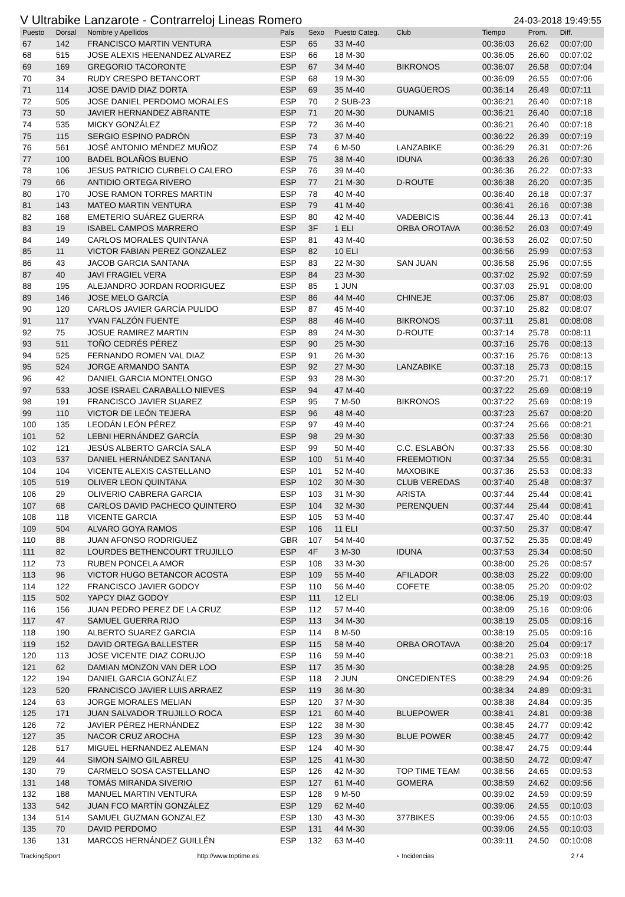V Ultrabike Lanzarote - Contrarreloj Lineas Romero
24-03-2018 19:49:55
| Puesto | Dorsal | Nombre y Apellidos | País | Sexo | Puesto Categ. | Club | Tiempo | Prom. | Diff. |
| --- | --- | --- | --- | --- | --- | --- | --- | --- | --- |
| 67 | 142 | FRANCISCO MARTIN VENTURA | ESP | 65 | 33 M-40 | | 00:36:03 | 26.62 | 00:07:00 |
| 68 | 515 | JOSE ALEXIS HEENANDEZ ALVAREZ | ESP | 66 | 18 M-30 | | 00:36:05 | 26.60 | 00:07:02 |
| 69 | 169 | GREGORIO TACORONTE | ESP | 67 | 34 M-40 | BIKRONOS | 00:36:07 | 26.58 | 00:07:04 |
| 70 | 34 | RUDY CRESPO BETANCORT | ESP | 68 | 19 M-30 | | 00:36:09 | 26.55 | 00:07:06 |
| 71 | 114 | JOSE DAVID DIAZ DORTA | ESP | 69 | 35 M-40 | GUAGÜEROS | 00:36:14 | 26.49 | 00:07:11 |
| 72 | 505 | JOSE DANIEL PERDOMO MORALES | ESP | 70 | 2 SUB-23 | | 00:36:21 | 26.40 | 00:07:18 |
| 73 | 50 | JAVIER HERNANDEZ ABRANTE | ESP | 71 | 20 M-30 | DUNAMIS | 00:36:21 | 26.40 | 00:07:18 |
| 74 | 535 | MICKY GONZÁLEZ | ESP | 72 | 36 M-40 | | 00:36:21 | 26.40 | 00:07:18 |
| 75 | 115 | SERGIO ESPINO PADRÓN | ESP | 73 | 37 M-40 | | 00:36:22 | 26.39 | 00:07:19 |
| 76 | 561 | JOSÉ ANTONIO MÉNDEZ MUÑOZ | ESP | 74 | 6 M-50 | LANZABIKE | 00:36:29 | 26.31 | 00:07:26 |
| 77 | 100 | BADEL BOLAÑOS BUENO | ESP | 75 | 38 M-40 | IDUNA | 00:36:33 | 26.26 | 00:07:30 |
| 78 | 106 | JESUS PATRICIO CURBELO CALERO | ESP | 76 | 39 M-40 | | 00:36:36 | 26.22 | 00:07:33 |
| 79 | 66 | ANTIDIO ORTEGA RIVERO | ESP | 77 | 21 M-30 | D-ROUTE | 00:36:38 | 26.20 | 00:07:35 |
| 80 | 170 | JOSE RAMON TORRES MARTIN | ESP | 78 | 40 M-40 | | 00:36:40 | 26.18 | 00:07:37 |
| 81 | 143 | MATEO MARTIN VENTURA | ESP | 79 | 41 M-40 | | 00:36:41 | 26.16 | 00:07:38 |
| 82 | 168 | EMETERIO SUÁREZ GUERRA | ESP | 80 | 42 M-40 | VADEBICIS | 00:36:44 | 26.13 | 00:07:41 |
| 83 | 19 | ISABEL CAMPOS MARRERO | ESP | 3F | 1 ELI | ORBA OROTAVA | 00:36:52 | 26.03 | 00:07:49 |
| 84 | 149 | CARLOS MORALES QUINTANA | ESP | 81 | 43 M-40 | | 00:36:53 | 26.02 | 00:07:50 |
| 85 | 11 | VICTOR FABIAN PEREZ GONZALEZ | ESP | 82 | 10 ELI | | 00:36:56 | 25.99 | 00:07:53 |
| 86 | 43 | JACOB GARCIA SANTANA | ESP | 83 | 22 M-30 | SAN JUAN | 00:36:58 | 25.96 | 00:07:55 |
| 87 | 40 | JAVI FRAGIEL VERA | ESP | 84 | 23 M-30 | | 00:37:02 | 25.92 | 00:07:59 |
| 88 | 195 | ALEJANDRO JORDAN RODRIGUEZ | ESP | 85 | 1 JUN | | 00:37:03 | 25.91 | 00:08:00 |
| 89 | 146 | JOSE MELO GARCÍA | ESP | 86 | 44 M-40 | CHINEJE | 00:37:06 | 25.87 | 00:08:03 |
| 90 | 120 | CARLOS JAVIER GARCÍA PULIDO | ESP | 87 | 45 M-40 | | 00:37:10 | 25.82 | 00:08:07 |
| 91 | 117 | YVAN FALZÓN FUENTE | ESP | 88 | 46 M-40 | BIKRONOS | 00:37:11 | 25.81 | 00:08:08 |
| 92 | 75 | JOSUE RAMIREZ MARTIN | ESP | 89 | 24 M-30 | D-ROUTE | 00:37:14 | 25.78 | 00:08:11 |
| 93 | 511 | TOÑO CEDRÉS PÉREZ | ESP | 90 | 25 M-30 | | 00:37:16 | 25.76 | 00:08:13 |
| 94 | 525 | FERNANDO ROMEN VAL DIAZ | ESP | 91 | 26 M-30 | | 00:37:16 | 25.76 | 00:08:13 |
| 95 | 524 | JORGE ARMANDO SANTA | ESP | 92 | 27 M-30 | LANZABIKE | 00:37:18 | 25.73 | 00:08:15 |
| 96 | 42 | DANIEL GARCIA MONTELONGO | ESP | 93 | 28 M-30 | | 00:37:20 | 25.71 | 00:08:17 |
| 97 | 533 | JOSE ISRAEL CARABALLO NIEVES | ESP | 94 | 47 M-40 | | 00:37:22 | 25.69 | 00:08:19 |
| 98 | 191 | FRANCISCO JAVIER SUAREZ | ESP | 95 | 7 M-50 | BIKRONOS | 00:37:22 | 25.69 | 00:08:19 |
| 99 | 110 | VICTOR DE LEÓN TEJERA | ESP | 96 | 48 M-40 | | 00:37:23 | 25.67 | 00:08:20 |
| 100 | 135 | LEODÁN LEÓN PÉREZ | ESP | 97 | 49 M-40 | | 00:37:24 | 25.66 | 00:08:21 |
| 101 | 52 | LEBNI HERNÁNDEZ GARCÍA | ESP | 98 | 29 M-30 | | 00:37:33 | 25.56 | 00:08:30 |
| 102 | 121 | JESÚS ALBERTO GARCÍA SALA | ESP | 99 | 50 M-40 | C.C. ESLABÓN | 00:37:33 | 25.56 | 00:08:30 |
| 103 | 537 | DANIEL HERNÁNDEZ SANTANA | ESP | 100 | 51 M-40 | FREEMOTION | 00:37:34 | 25.55 | 00:08:31 |
| 104 | 104 | VICENTE ALEXIS CASTELLANO | ESP | 101 | 52 M-40 | MAXOBIKE | 00:37:36 | 25.53 | 00:08:33 |
| 105 | 519 | OLIVER LEON QUINTANA | ESP | 102 | 30 M-30 | CLUB VEREDAS | 00:37:40 | 25.48 | 00:08:37 |
| 106 | 29 | OLIVERIO CABRERA GARCIA | ESP | 103 | 31 M-30 | ARISTA | 00:37:44 | 25.44 | 00:08:41 |
| 107 | 68 | CARLOS DAVID PACHECO QUINTERO | ESP | 104 | 32 M-30 | PERENQUEN | 00:37:44 | 25.44 | 00:08:41 |
| 108 | 118 | VICENTE GARCIA | ESP | 105 | 53 M-40 | | 00:37:47 | 25.40 | 00:08:44 |
| 109 | 504 | ALVARO GOYA RAMOS | ESP | 106 | 11 ELI | | 00:37:50 | 25.37 | 00:08:47 |
| 110 | 88 | JUAN AFONSO RODRIGUEZ | GBR | 107 | 54 M-40 | | 00:37:52 | 25.35 | 00:08:49 |
| 111 | 82 | LOURDES BETHENCOURT TRUJILLO | ESP | 4F | 3 M-30 | IDUNA | 00:37:53 | 25.34 | 00:08:50 |
| 112 | 73 | RUBEN PONCELA AMOR | ESP | 108 | 33 M-30 | | 00:38:00 | 25.26 | 00:08:57 |
| 113 | 96 | VICTOR HUGO BETANCOR ACOSTA | ESP | 109 | 55 M-40 | AFILADOR | 00:38:03 | 25.22 | 00:09:00 |
| 114 | 122 | FRANCISCO JAVIER GODOY | ESP | 110 | 56 M-40 | COFETE | 00:38:05 | 25.20 | 00:09:02 |
| 115 | 502 | YAPCY DIAZ GODOY | ESP | 111 | 12 ELI | | 00:38:06 | 25.19 | 00:09:03 |
| 116 | 156 | JUAN PEDRO PEREZ DE LA CRUZ | ESP | 112 | 57 M-40 | | 00:38:09 | 25.16 | 00:09:06 |
| 117 | 47 | SAMUEL GUERRA RIJO | ESP | 113 | 34 M-30 | | 00:38:19 | 25.05 | 00:09:16 |
| 118 | 190 | ALBERTO SUAREZ GARCIA | ESP | 114 | 8 M-50 | | 00:38:19 | 25.05 | 00:09:16 |
| 119 | 152 | DAVID ORTEGA BALLESTER | ESP | 115 | 58 M-40 | ORBA OROTAVA | 00:38:20 | 25.04 | 00:09:17 |
| 120 | 113 | JOSE VICENTE DIAZ CORUJO | ESP | 116 | 59 M-40 | | 00:38:21 | 25.03 | 00:09:18 |
| 121 | 62 | DAMIAN MONZON VAN DER LOO | ESP | 117 | 35 M-30 | | 00:38:28 | 24.95 | 00:09:25 |
| 122 | 194 | DANIEL GARCIA GONZÁLEZ | ESP | 118 | 2 JUN | ONCEDIENTES | 00:38:29 | 24.94 | 00:09:26 |
| 123 | 520 | FRANCISCO JAVIER LUIS ARRAEZ | ESP | 119 | 36 M-30 | | 00:38:34 | 24.89 | 00:09:31 |
| 124 | 63 | JORGE MORALES MELIAN | ESP | 120 | 37 M-30 | | 00:38:38 | 24.84 | 00:09:35 |
| 125 | 171 | JUAN SALVADOR TRUJILLO ROCA | ESP | 121 | 60 M-40 | BLUEPOWER | 00:38:41 | 24.81 | 00:09:38 |
| 126 | 72 | JAVIER PÉREZ HERNÁNDEZ | ESP | 122 | 38 M-30 | | 00:38:45 | 24.77 | 00:09:42 |
| 127 | 35 | NACOR CRUZ AROCHA | ESP | 123 | 39 M-30 | BLUE POWER | 00:38:45 | 24.77 | 00:09:42 |
| 128 | 517 | MIGUEL HERNANDEZ ALEMAN | ESP | 124 | 40 M-30 | | 00:38:47 | 24.75 | 00:09:44 |
| 129 | 44 | SIMON SAIMO GIL ABREU | ESP | 125 | 41 M-30 | | 00:38:50 | 24.72 | 00:09:47 |
| 130 | 79 | CARMELO SOSA CASTELLANO | ESP | 126 | 42 M-30 | TOP TIME TEAM | 00:38:56 | 24.65 | 00:09:53 |
| 131 | 148 | TOMÁS MIRANDA SIVERIO | ESP | 127 | 61 M-40 | GOMERA | 00:38:59 | 24.62 | 00:09:56 |
| 132 | 188 | MANUEL MARTIN VENTURA | ESP | 128 | 9 M-50 | | 00:39:02 | 24.59 | 00:09:59 |
| 133 | 542 | JUAN FCO MARTÍN GONZÁLEZ | ESP | 129 | 62 M-40 | | 00:39:06 | 24.55 | 00:10:03 |
| 134 | 514 | SAMUEL GUZMAN GONZALEZ | ESP | 130 | 43 M-30 | 377BIKES | 00:39:06 | 24.55 | 00:10:03 |
| 135 | 70 | DAVID PERDOMO | ESP | 131 | 44 M-30 | | 00:39:06 | 24.55 | 00:10:03 |
| 136 | 131 | MARCOS HERNÁNDEZ GUILLÉN | ESP | 132 | 63 M-40 | | 00:39:11 | 24.50 | 00:10:08 |
TrackingSport http://www.toptime.es ⋆ Incidencias 2 / 4